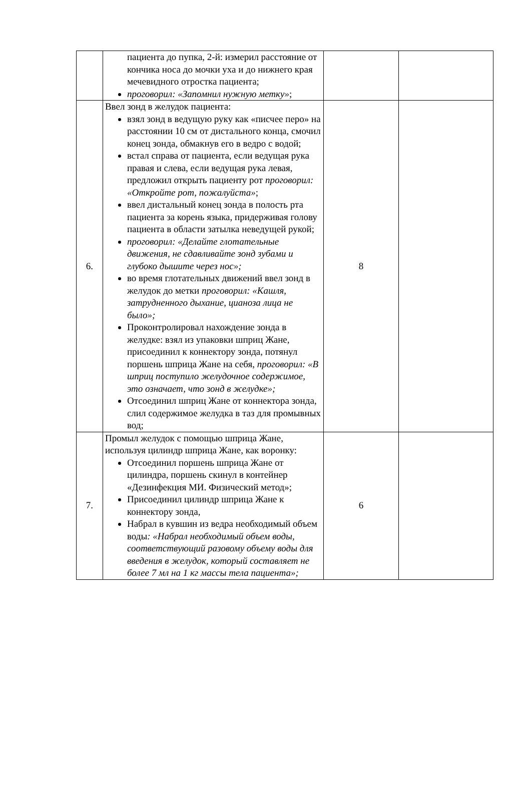| | пациента до пупка, 2-й: измерил расстояние от кончика носа до мочки уха и до нижнего края мечевидного отростка пациента; проговорил: «Запомнил нужную метку» ; | | |
| 6. | Ввел зонд в желудок пациента: взял зонд в ведущую руку как «писчее перо» на расстоянии 10 см от дистального конца, смочил конец зонда, обмакнув его в ведро с водой; встал справа от пациента, если ведущая рука правая и слева, если ведущая рука левая, предложил открыть пациенту рот проговорил: «Откройте рот, пожалуйста» ; ввел дистальный конец зонда в полость рта пациента за корень языка, придерживая голову пациента в области затылка неведущей рукой; проговорил: «Делайте глотательные движения, не сдавливайте зонд зубами и глубоко дышите через нос»; во время глотательных движений ввел зонд в желудок до метки проговорил: «Кашля, затрудненного дыхание, цианоза лица не было»; Проконтролировал нахождение зонда в желудке: взял из упаковки шприц Жане, присоединил к коннектору зонда, потянул поршень шприца Жане на себя, проговорил: «В шприц поступило желудочное содержимое, это означает, что зонд в желудке»; Отсоединил шприц Жане от коннектора зонда, слил содержимое желудка в таз для промывных вод; | 8 | |
| 7. | Промыл желудок с помощью шприца Жане, используя цилиндр шприца Жане, как воронку: Отсоединил поршень шприца Жане от цилиндра, поршень скинул в контейнер «Дезинфекция МИ. Физический метод»; Присоединил цилиндр шприца Жане к коннектору зонда, Набрал в кувшин из ведра необходимый объем воды : «Набрал необходимый объем воды, соответствующий разовому объему воды для введения в желудок, который составляет не более 7 мл на 1 кг массы тела пациента»; | 6 | |